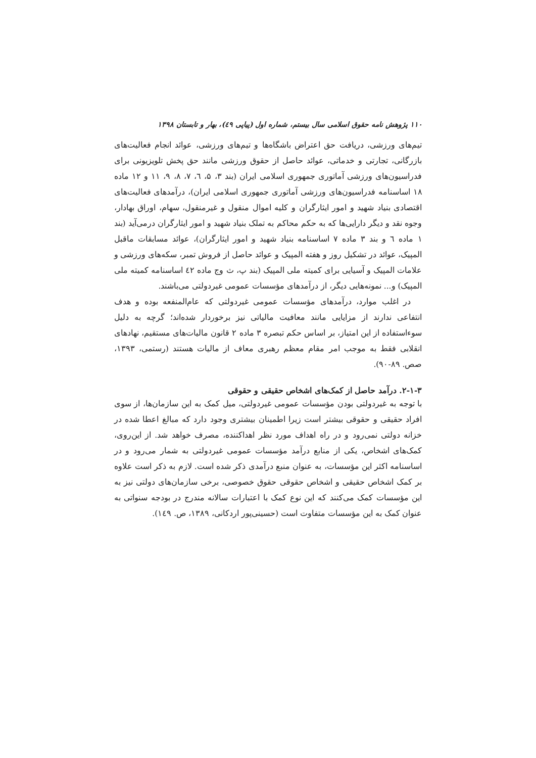۱۱۰ پژوهش نامه حقوق اسلامی سال بیستم، شماره اول (پیاپی ٤٩)، بهار و تابستان ۱۳۹۸
تیم‌های ورزشی، دریافت حق اعتراض باشگاه‌ها و تیم‌های ورزشی، عوائد انجام فعالیت‌های بازرگانی، تجارتی و خدماتی، عوائد حاصل از حقوق ورزشی مانند حق پخش تلویزیونی برای فدراسیون‌های ورزشی آماتوری جمهوری اسلامی ایران (بند ۳، ۵، ٦، ۷، ۸، ۹، ۱۱ و ۱۲ ماده ۱۸ اساسنامه فدراسیون‌های ورزشی آماتوری جمهوری اسلامی ایران)، درآمدهای فعالیت‌های اقتصادی بنیاد شهید و امور ایثارگران و کلیه اموال منقول و غیرمنقول، سهام، اوراق بهادار، وجوه نقد و دیگر دارایی‌ها که به حکم محاکم به تملک بنیاد شهید و امور ایثارگران درمی‌آید (بند ۱ ماده ٦ و بند ۳ ماده ۷ اساسنامه بنیاد شهید و امور ایثارگران)، عوائد مسابقات ماقبل المپیک، عوائد در تشکیل روز و هفته المپیک و عوائد حاصل از فروش تمبر، سکه‌های ورزشی و علامات المپیک و آسیایی برای کمیته ملی المپیک (بند پ، ث وج ماده ٤۲ اساسنامه کمیته ملی المپیک) و... نمونه‌هایی دیگر، از درآمدهای مؤسسات عمومی غیردولتی می‌باشند.
در اغلب موارد، درآمدهای مؤسسات عمومی غیردولتی که عام‌المنفعه بوده و هدف انتفاعی ندارند از مزایایی مانند معافیت مالیاتی نیز برخوردار شده‌اند؛ گرچه به دلیل سوءاستفاده از این امتیاز، بر اساس حکم تبصره ۳ ماده ۲ قانون مالیات‌های مستقیم، نهادهای انقلابی فقط به موجب امر مقام معظم رهبری معاف از مالیات هستند (رستمی، ۱۳۹۳، صص. ۸۹-۹۰).
۲-۱-۳. درآمد حاصل از کمک‌های اشخاص حقیقی و حقوقی
با توجه به غیردولتی بودن مؤسسات عمومی غیردولتی، میل کمک به این سازمان‌ها، از سوی افراد حقیقی و حقوقی بیشتر است زیرا اطمینان بیشتری وجود دارد که مبالغ اعطا شده در خزانه دولتی نمی‌رود و در راه اهداف مورد نظر اهداکننده، مصرف خواهد شد. از این‌روی، کمک‌های اشخاص، یکی از منابع درآمد مؤسسات عمومی غیردولتی به شمار می‌رود و در اساسنامه اکثر این مؤسسات، به عنوان منبع درآمدی ذکر شده است. لازم به ذکر است علاوه بر کمک اشخاص حقیقی و اشخاص حقوقی حقوق خصوصی، برخی سازمان‌های دولتی نیز به این مؤسسات کمک می‌کنند که این نوع کمک با اعتبارات سالانه مندرج در بودجه سنواتی به عنوان کمک به این مؤسسات متفاوت است (حسینی‌پور اردکانی، ۱۳۸۹، ص. ۱٤۹).